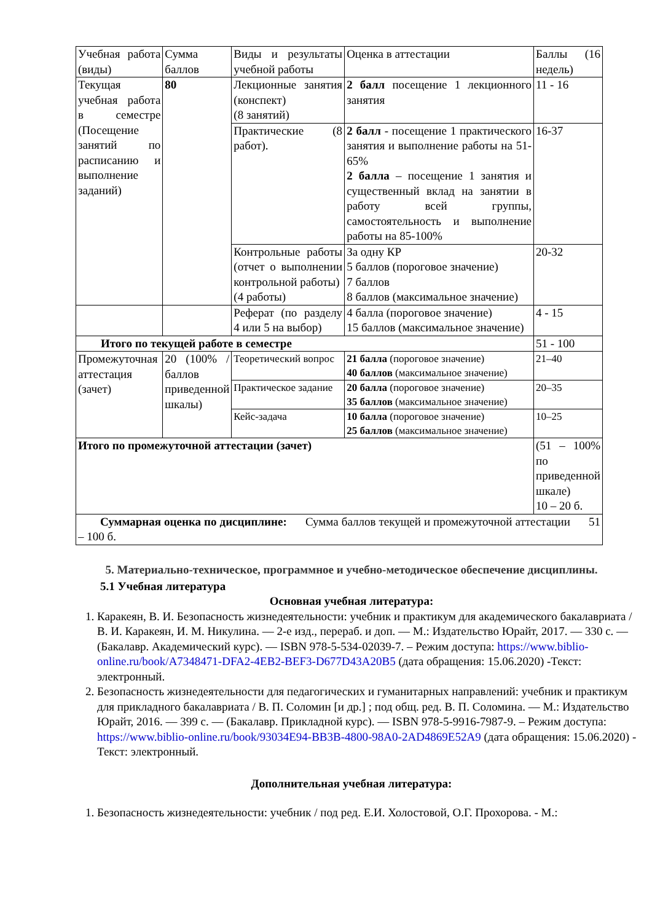| Учебная работа (виды) | Сумма баллов | Виды и результаты учебной работы | Оценка в аттестации | Баллы (16 недель) |
| Текущая учебная работа в семестре (Посещение занятий по расписанию и выполнение заданий) | 80 | Лекционные занятия (конспект) (8 занятий) | 2 балл посещение 1 лекционного занятия | 11 - 16 |
| | | Практические (8 работ). | 2 балл - посещение 1 практического занятия и выполнение работы на 51-65% 2 балла – посещение 1 занятия и существенный вклад на занятии в работу всей группы, самостоятельность и выполнение работы на 85-100% | 16-37 |
| | | Контрольные работы (отчет о выполнении контрольной работы) (4 работы) | За одну КР 5 баллов (пороговое значение) 7 баллов 8 баллов (максимальное значение) | 20-32 |
| | | Реферат (по разделу 4 или 5 на выбор) | 4 балла (пороговое значение) 15 баллов (максимальное значение) | 4 - 15 |
| Итого по текущей работе в семестре | | | | 51 - 100 |
| Промежуточная аттестация (зачет) | 20 (100% /баллов приведенной шкалы) | Теоретический вопрос | 21 балла (пороговое значение) 40 баллов (максимальное значение) | 21–40 |
| | | Практическое задание | 20 балла (пороговое значение) 35 баллов (максимальное значение) | 20–35 |
| | | Кейс-задача | 10 балла (пороговое значение) 25 баллов (максимальное значение) | 10–25 |
| Итого по промежуточной аттестации (зачет) | | | | (51 – 100% по приведенной шкале) 10 – 20 б. |
| Суммарная оценка по дисциплине: Сумма баллов текущей и промежуточной аттестации 51 – 100 б. | | | | |
5. Материально-техническое, программное и учебно-методическое обеспечение дисциплины.
5.1 Учебная литература
Основная учебная литература:
1. Каракеян, В. И. Безопасность жизнедеятельности: учебник и практикум для академического бакалавриата / В. И. Каракеян, И. М. Никулина. — 2-е изд., перераб. и доп. — М.: Издательство Юрайт, 2017. — 330 с. — (Бакалавр. Академический курс). — ISBN 978-5-534-02039-7. – Режим доступа: https://www.biblio-online.ru/book/A7348471-DFA2-4EB2-BEF3-D677D43A20B5 (дата обращения: 15.06.2020) -Текст: электронный.
2. Безопасность жизнедеятельности для педагогических и гуманитарных направлений: учебник и практикум для прикладного бакалавриата / В. П. Соломин [и др.] ; под общ. ред. В. П. Соломина. — М.: Издательство Юрайт, 2016. — 399 с. — (Бакалавр. Прикладной курс). — ISBN 978-5-9916-7987-9. – Режим доступа: https://www.biblio-online.ru/book/93034E94-BB3B-4800-98A0-2AD4869E52A9 (дата обращения: 15.06.2020) - Текст: электронный.
Дополнительная учебная литература:
1. Безопасность жизнедеятельности: учебник / под ред. Е.И. Холостовой, О.Г. Прохорова. - М.: